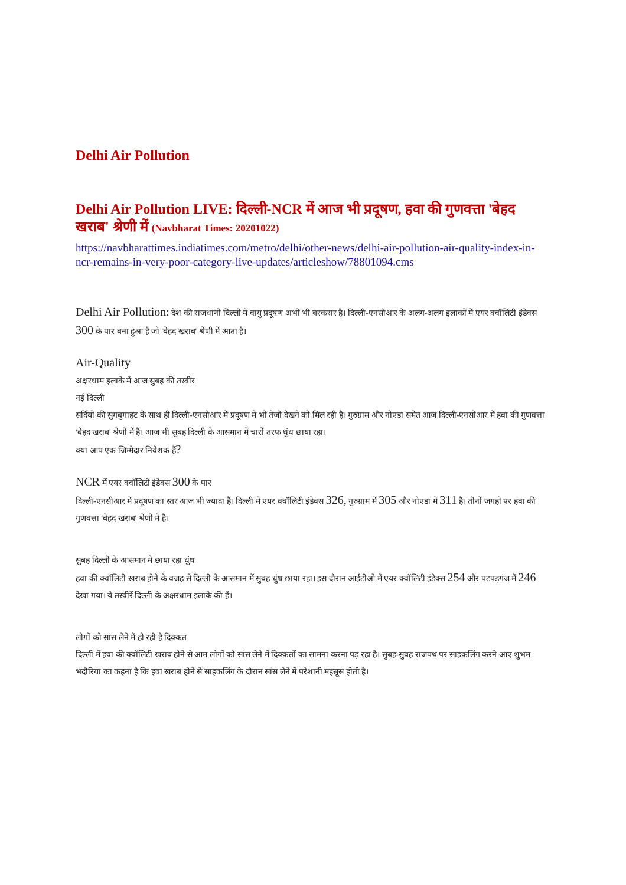Delhi Air Pollution
Delhi Air Pollution LIVE: दिल्ली-NCR में आज भी प्रदूषण, हवा की गुणवत्ता 'बेहद खराब' श्रेणी में (Navbharat Times: 20201022)
https://navbharattimes.indiatimes.com/metro/delhi/other-news/delhi-air-pollution-air-quality-index-in-ncr-remains-in-very-poor-category-live-updates/articleshow/78801094.cms
Delhi Air Pollution: देश की राजधानी दिल्ली में वायु प्रदूषण अभी भी बरकरार है। दिल्ली-एनसीआर के अलग-अलग इलाकों में एयर क्वॉलिटी इंडेक्स 300 के पार बना हुआ है जो 'बेहद खराब' श्रेणी में आता है।
Air-Quality
अक्षरधाम इलाके में आज सुबह की तस्वीर
नई दिल्ली
सर्दियों की सुगबुगाहट के साथ ही दिल्ली-एनसीआर में प्रदूषण में भी तेजी देखने को मिल रही है। गुरुग्राम और नोएडा समेत आज दिल्ली-एनसीआर में हवा की गुणवत्ता 'बेहद खराब' श्रेणी में है। आज भी सुबह दिल्ली के आसमान में चारों तरफ धुंध छाया रहा।
क्या आप एक जिम्मेदार निवेशक हैं?
NCR में एयर क्वॉलिटी इंडेक्स 300 के पार
दिल्ली-एनसीआर में प्रदूषण का स्तर आज भी ज्यादा है। दिल्ली में एयर क्वॉलिटी इंडेक्स 326, गुरुग्राम में 305 और नोएडा में 311 है। तीनों जगहों पर हवा की गुणवत्ता 'बेहद खराब' श्रेणी में है।
सुबह दिल्ली के आसमान में छाया रहा धुंध
हवा की क्वॉलिटी खराब होने के वजह से दिल्ली के आसमान में सुबह धुंध छाया रहा। इस दौरान आईटीओ में एयर क्वॉलिटी इंडेक्स 254 और पटपड़गंज में 246 देखा गया। ये तस्वीरें दिल्ली के अक्षरधाम इलाके की हैं।
लोगों को सांस लेने में हो रही है दिक्कत
दिल्ली में हवा की क्वॉलिटी खराब होने से आम लोगों को सांस लेने में दिक्कतों का सामना करना पड़ रहा है। सुबह-सुबह राजपथ पर साइकलिंग करने आए शुभम भदौरिया का कहना है कि हवा खराब होने से साइकलिंग के दौरान सांस लेने में परेशानी महसूस होती है।